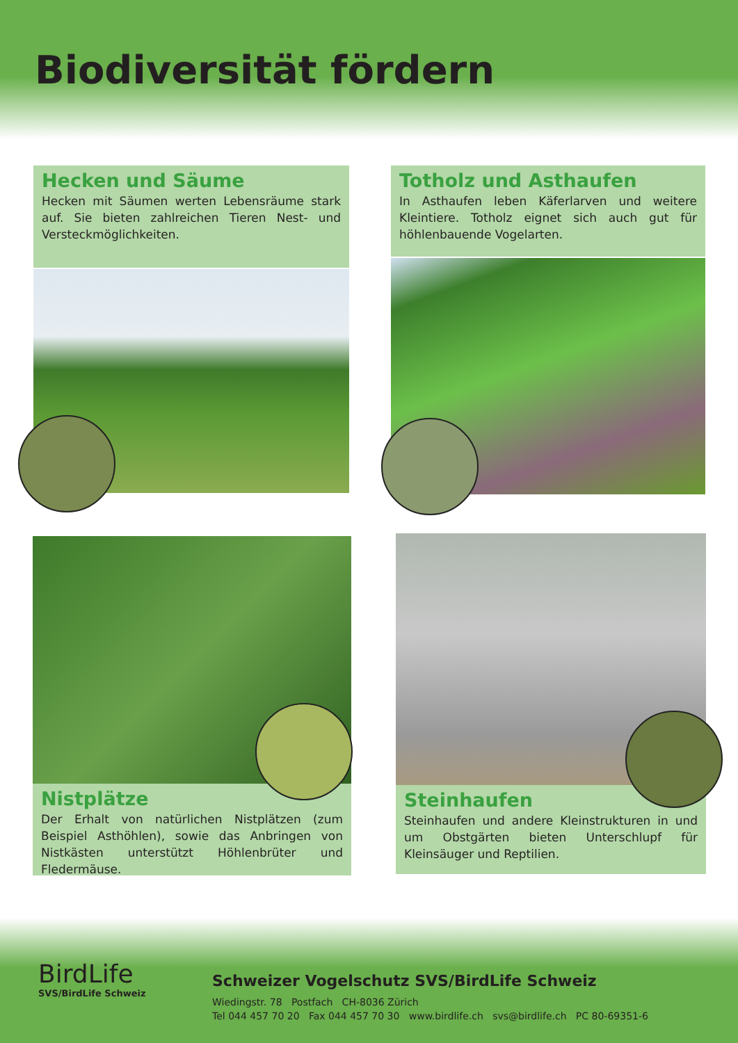Biodiversität fördern
Hecken und Säume
Hecken mit Säumen werten Lebensräume stark auf. Sie bieten zahlreichen Tieren Nest- und Versteckmöglichkeiten.
Totholz und Asthaufen
In Asthaufen leben Käferlarven und weitere Kleintiere. Totholz eignet sich auch gut für höhlenbauende Vogelarten.
Nistplätze
Der Erhalt von natürlichen Nistplätzen (zum Beispiel Asthöhlen), sowie das Anbringen von Nistkästen unterstützt Höhlenbrüter und Fledermäuse.
Steinhaufen
Steinhaufen und andere Kleinstrukturen in und um Obstgärten bieten Unterschlupf für Kleinsäuger und Reptilien.
BirdLife
SVS/BirdLife Schweiz
Schweizer Vogelschutz SVS/BirdLife Schweiz
Wiedingstr. 78 Postfach CH-8036 Zürich
Tel 044 457 70 20 Fax 044 457 70 30 www.birdlife.ch svs@birdlife.ch PC 80-69351-6